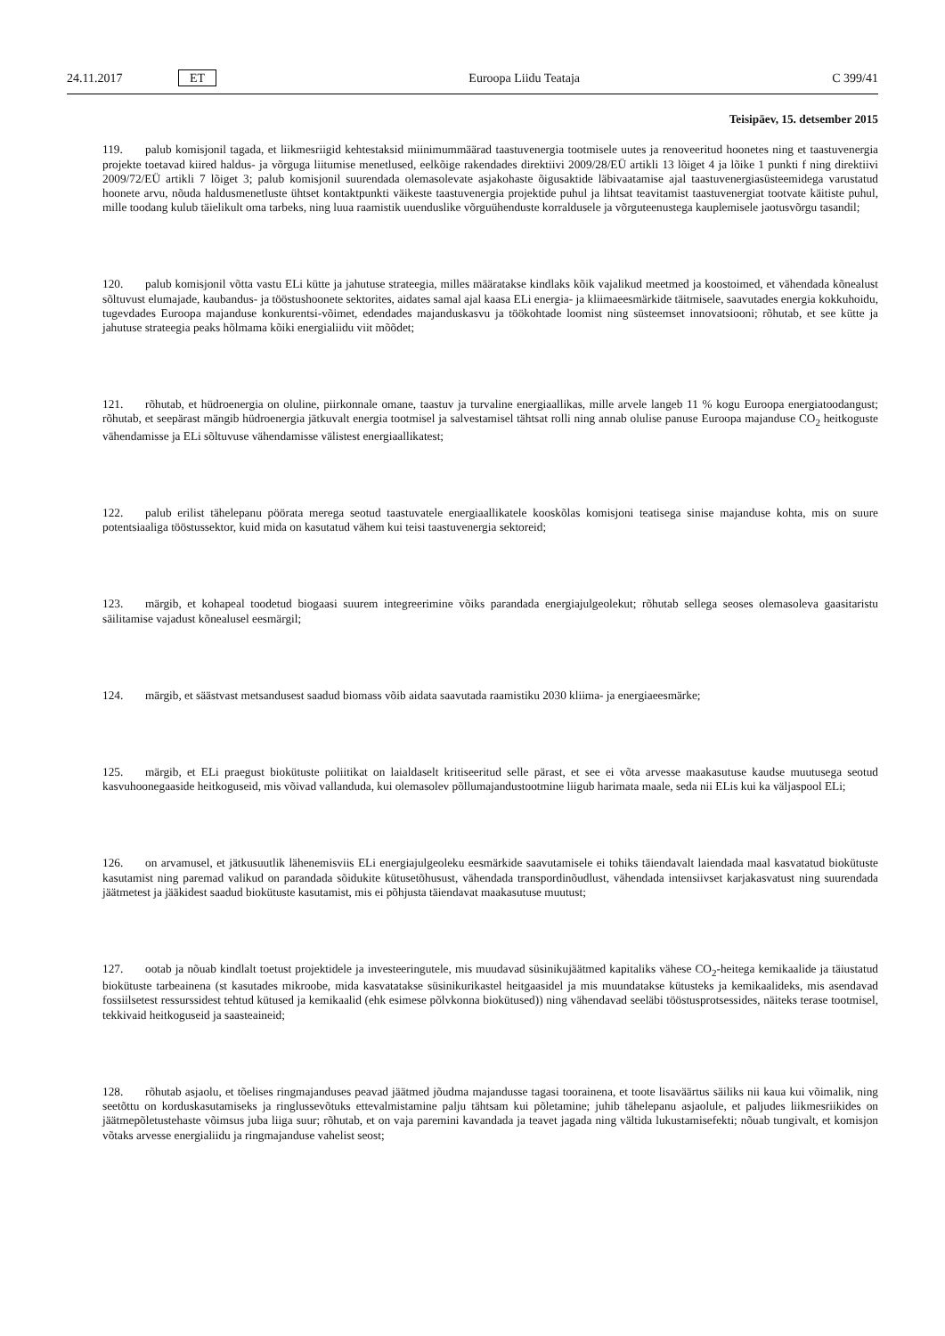24.11.2017 ET Euroopa Liidu Teataja C 399/41
Teisipäev, 15. detsember 2015
119. palub komisjonil tagada, et liikmesriigid kehtestaksid miinimummäärad taastuvenergia tootmisele uutes ja renoveeritud hoonetes ning et taastuvenergia projekte toetavad kiired haldus- ja võrguga liitumise menetlused, eelkõige rakendades direktiivi 2009/28/EÜ artikli 13 lõiget 4 ja lõike 1 punkti f ning direktiivi 2009/72/EÜ artikli 7 lõiget 3; palub komisjonil suurendada olemasolevate asjakohaste õigusaktide läbivaatamise ajal taastuvenergiasüsteemidega varustatud hoonete arvu, nõuda haldusmenetluste ühtset kontaktpunkti väikeste taastuvenergia projektide puhul ja lihtsat teavitamist taastuvenergiat tootvate käitiste puhul, mille toodang kulub täielikult oma tarbeks, ning luua raamistik uuenduslike võrguühenduste korraldusele ja võrguteenustega kauplemisele jaotusvõrgu tasandil;
120. palub komisjonil võtta vastu ELi kütte ja jahutuse strateegia, milles määratakse kindlaks kõik vajalikud meetmed ja koostoimed, et vähendada kõnealust sõltuvust elumajade, kaubandus- ja tööstushoonete sektorites, aidates samal ajal kaasa ELi energia- ja kliimaeesmärkide täitmisele, saavutades energia kokkuhoidu, tugevdades Euroopa majanduse konkurentsi-võimet, edendades majanduskasvu ja töökohtade loomist ning süsteemset innovatsiooni; rõhutab, et see kütte ja jahutuse strateegia peaks hõlmama kõiki energialiidu viit mõõdet;
121. rõhutab, et hüdroenergia on oluline, piirkonnale omane, taastuv ja turvaline energiaallikas, mille arvele langeb 11 % kogu Euroopa energiatoodangust; rõhutab, et seepärast mängib hüdroenergia jätkuvalt energia tootmisel ja salvestamisel tähtsat rolli ning annab olulise panuse Euroopa majanduse CO<sub>2</sub> heitkoguste vähendamisse ja ELi sõltuvuse vähendamisse välistest energiaallikatest;
122. palub erilist tähelepanu pöörata merega seotud taastuvatele energiaallikatele kooskõlas komisjoni teatisega sinise majanduse kohta, mis on suure potentsiaaliga tööstussektor, kuid mida on kasutatud vähem kui teisi taastuvenergia sektoreid;
123. märgib, et kohapeal toodetud biogaasi suurem integreerimine võiks parandada energiajulgeolekut; rõhutab sellega seoses olemasoleva gaasitaristu säilitamise vajadust kõnealusel eesmärgil;
124. märgib, et säästvast metsandusest saadud biomass võib aidata saavutada raamistiku 2030 kliima- ja energiaeesmärke;
125. märgib, et ELi praegust biokütuste poliitikat on laialdaselt kritiseeritud selle pärast, et see ei võta arvesse maakasutuse kaudse muutusega seotud kasvuhoonegaaside heitkoguseid, mis võivad vallanduda, kui olemasolev põllumajandustootmine liigub harimata maale, seda nii ELis kui ka väljaspool ELi;
126. on arvamusel, et jätkusuutlik lähenemisviis ELi energiajulgeoleku eesmärkide saavutamisele ei tohiks täiendavalt laiendada maal kasvatatud biokütuste kasutamist ning paremad valikud on parandada sõidukite kütusetõhusust, vähendada transpordinõudlust, vähendada intensiivset karjakasvatust ning suurendada jäätmetest ja jääkidest saadud biokütuste kasutamist, mis ei põhjusta täiendavat maakasutuse muutust;
127. ootab ja nõuab kindlalt toetust projektidele ja investeeringutele, mis muudavad süsinikujäätmed kapitaliks vähese CO<sub>2</sub>-heitega kemikaalide ja täiustatud biokütuste tarbeainena (st kasutades mikroobe, mida kasvatatakse süsinikurikastel heitgaasidel ja mis muundatakse kütusteks ja kemikaalideks, mis asendavad fossiilsetest ressurssidest tehtud kütused ja kemikaalid (ehk esimese põlvkonna biokütused)) ning vähendavad seeläbi tööstusprotsessides, näiteks terase tootmisel, tekkivaid heitkoguseid ja saasteaineid;
128. rõhutab asjaolu, et tõelises ringmajanduses peavad jäätmed jõudma majandusse tagasi toorainena, et toote lisaväärtus säiliks nii kaua kui võimalik, ning seetõttu on korduskasutamiseks ja ringlussevõtuks ettevalmistamine palju tähtsam kui põletamine; juhib tähelepanu asjaolule, et paljudes liikmesriikides on jäätmepõletustehaste võimsus juba liiga suur; rõhutab, et on vaja paremini kavandada ja teavet jagada ning vältida lukustamisefekti; nõuab tungivalt, et komisjon võtaks arvesse energialiidu ja ringmajanduse vahelist seost;